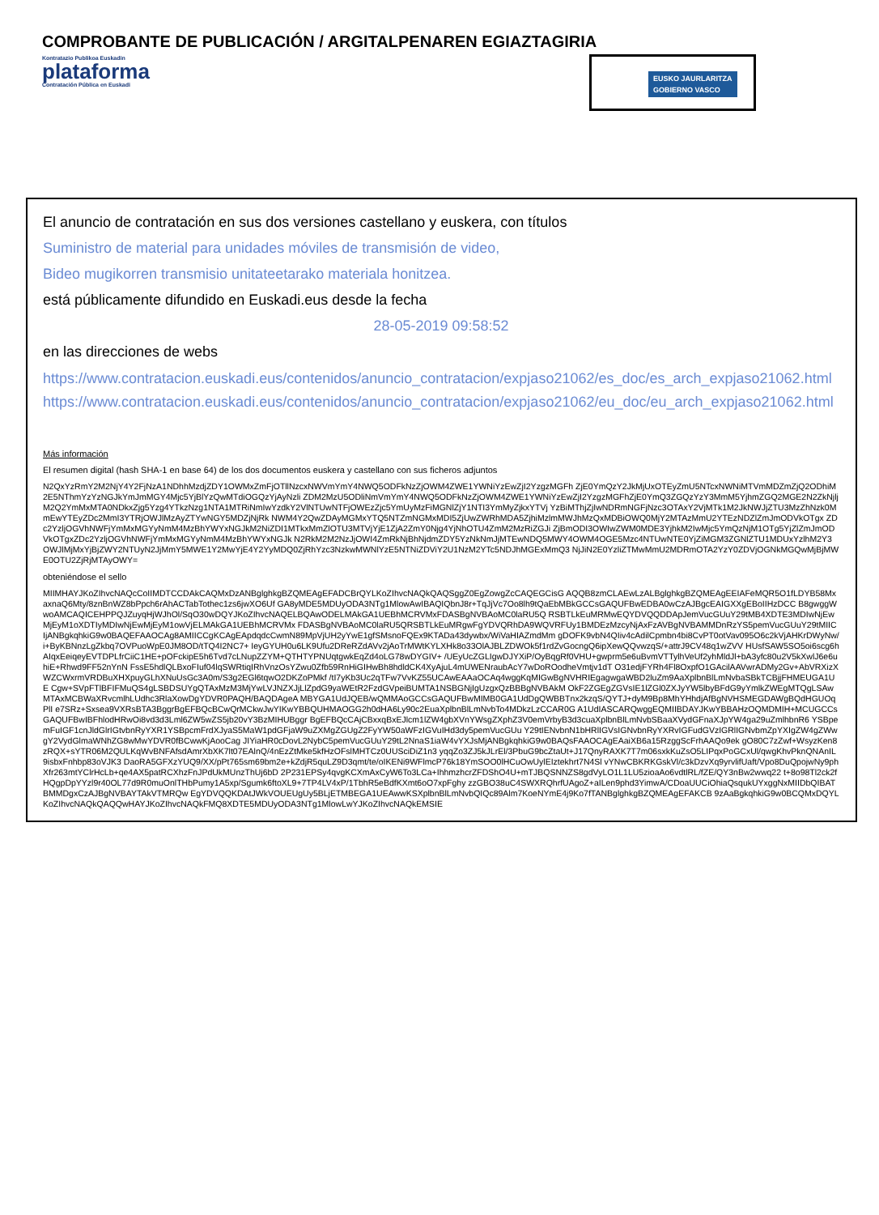Kontratazio Publikoa Euskadin
plataforma
Contratación Pública en Euskadi
EUSKO JAURLARITZA
GOBIERNO VASCO
COMPROBANTE DE PUBLICACIÓN / ARGITALPENAREN EGIAZTAGIRIA
El anuncio de contratación en sus dos versiones castellano y euskera, con títulos
Suministro de material para unidades móviles de transmisión de video,
Bideo mugikorren transmisio unitateetarako materiala honitzea.
está públicamente difundido en Euskadi.eus desde la fecha
28-05-2019 09:58:52
en las direcciones de webs
https://www.contratacion.euskadi.eus/contenidos/anuncio_contratacion/expjaso21062/es_doc/es_arch_expjaso21062.html
https://www.contratacion.euskadi.eus/contenidos/anuncio_contratacion/expjaso21062/eu_doc/eu_arch_expjaso21062.html
Más información
El resumen digital (hash SHA-1 en base 64) de los dos documentos euskera y castellano con sus ficheros adjuntos
N2QxYzRmY2M2NjY4Y2FjNzA1NDhhMzdjZDY1OWMxZmFjOTllNzcxNWVmYmY4NWQ5ODFkNzZjOWM4ZWE1YWNiYzEwZjI2YzgzMGFh ZjE0YmQzY2JkMjUxOTEyZmU5NTcxNWNiMTVmMDZmZjQ2ODhiM2E5NThmYzYzNGJkYmJmMGY4Mjc5YjBlYzQwMTdiOGQzYjAyNzli ZDM2MzU5ODliNmVmYmY4NWQ5ODFkNzZjOWM4ZWE1YWNiYzEwZjI2YzgzMGFhZjE0YmQ3ZGQzYzY3MmM5YjhmZGQ2MGE2N2ZkNjlj M2Q2YmMxMTA0NDkxZjg5Yzg4YTkzNzg1NTA1MTRiNmIwYzdkY2VlNTUwNTFjOWEzZjc5YmUyMzFiMGNlZjY1NTI3YmMyZjkxYTVj YzBiMThjZjIwNDRmNGFjNzc3OTAxY2VjMTk1M2JkNWJjZTU3MzZhNzk0MmEwYTEyZDc2MmI3YTRjOWJlMzAyZTYwNGY5MDZjNjRk NWM4Y2QwZDAyMGMxYTQ5NTZmNGMxMDI5ZjUwZWRhMDA5ZjhiMzlmMWJhMzQxMDBiOWQ0MjY2MTAzMmU2YTEzNDZlZmJmODVkOTgx ZDc2YzljOGVhNWFjYmMxMGYyNmM4MzBhYWYxNGJkM2NiZDI1MTkxMmZlOTU3MTVjYjE1ZjA2ZmY0Njg4YjNhOTU4ZmM2MzRiZGJi ZjBmODI3OWIwZWM0MDE3YjhkM2IwMjc5YmQzNjM1OTg5YjZlZmJmODVkOTgxZDc2YzljOGVhNWFjYmMxMGYyNmM4MzBhYWYxNGJk N2RkM2M2NzJjOWI4ZmRkNjBhNjdmZDY5YzNkNmJjMTEwNDQ5MWY4OWM4OGE5Mzc4NTUwNTE0YjZiMGM3ZGNlZTU1MDUxYzlhM2Y3 OWJlMjMxYjBjZWY2NTUyN2JjMmY5MWE1Y2MwYjE4Y2YyMDQ0ZjRhYzc3NzkwMWNlYzE5NTNiZDViY2U1NzM2YTc5NDJhMGExMmQ3 NjJiN2E0YzliZTMwMmU2MDRmOTA2YzY0ZDVjOGNkMGQwMjBjMWE0OTU2ZjRjMTAyOWY=
obteniéndose el sello
MIIMHAYJKoZIhvcNAQcCoIIMDTCCDAkCAQMxDzANBglghkgBZQMEAgEFADCBrQYLKoZIhvcNAQkQAQSggZ0EgZowgZcCAQEGCisG AQQB8zmCLAEwLzALBglghkgBZQMEAgEEIAFeMQR5O1fLDYB58MxaxnaQ6Mty/8znBnWZ8bPpch6rAhACTabTothec1zs6jwXO6Uf GA8yMDE5MDUyODA3NTg1MlowAwIBAQIQbnJ8r+TqJjVc7Oo8lh9tQaEbMBkGCCsGAQUFBwEDBA0wCzAJBgcEAIGXXgEBoIIHzDCC B8gwggWwoAMCAQICEHPPQJZuyqHjWJhOl/SqO30wDQYJKoZIhvcNAQELBQAwODELMAkGA1UEBhMCRVMxFDASBgNVBAoMC0laRU5Q RSBTLkEuMRMwEQYDVQQDDApJemVucGUuY29tMB4XDTE3MDIwNjEwMjEyM1oXDTIyMDIwNjEwMjEyM1owVjELMAkGA1UEBhMCRVMx FDASBgNVBAoMC0laRU5QRSBTLkEuMRgwFgYDVQRhDA9WQVRFUy1BMDEzMzcyNjAxFzAVBgNVBAMMDnRzYS5pemVucGUuY29tMIIC IjANBgkqhkiG9w0BAQEFAAOCAg8AMIICCgKCAgEApdqdcCwmN89MpVjUH2yYwE1gfSMsnoFQEx9KTADa43dywbx/WiVaHIAZmdMm gDOFK9vbN4QIiv4cAdilCpmbn4bi8CvPT0otVav095O6c2kVjAHKrDWyNw/i+ByKBNnzLgZkbq7OVPuoWpE0JM8OD/tTQ4I2NC7+ IeyGYUH0u6LK9Ufu2DReRZdAVv2jAoTrMWtKYLXHk8o33OlAJBLZDWOk5f1rdZvGocngQ6ipXewQQvwzqS/+attrJ9CV48q1wZVV HUsfSAW5SO5oi6scg6hAIqxEeiqeyEVTDPLfrCiiC1HE+pOFckipE5h6Tvd7cLNupZZYM+QTHTYPNUqtgwkEqZd4oLG78wDYGIV+ /UEyUcZGLIgwDJYXiP/OyBqgRf0VHU+gwprm5e6uBvmVTTylhVeUf2yhMldJl+bA3yfc80u2V5kXwlJ6e6uhiE+Rhwd9FF52nYnN FssE5hdlQLBxoFIuf04lqSWRtiqIRhVnzOsYZwu0Zfb59RnHiGIHwBh8hdldCK4XyAjuL4mUWENraubAcY7wDoROodheVmtjv1dT O31edjFYRh4Fl8OxpfO1GAcilAAVwrADMy2Gv+AbVRXizXWZCWxrmVRDBuXHXpuyGLhXNuUsGc3A0m/S3g2EGl6tqwO2DKZoPMkf /tI7yKb3Uc2qTFw7VvKZ55UCAwEAAaOCAq4wggKqMIGwBgNVHRIEgagwgaWBD2luZm9AaXplbnBlLmNvbaSBkTCBjjFHMEUGA1UE Cgw+SVpFTlBFIFMuQS4gLSBDSUYgQTAxMzM3MjYwLVJNZXJjLlZpdG9yaWEtR2FzdGVpeiBUMTA1NSBGNjIgUzgxQzBBBgNVBAkM OkF2ZGEgZGVsIE1lZGl0ZXJyYW5lbyBFdG9yYmlkZWEgMTQgLSAwMTAxMCBWaXRvcmlhLUdhc3RlaXowDgYDVR0PAQH/BAQDAgeA MBYGA1UdJQEB/wQMMAoGCCsGAQUFBwMIMB0GA1UdDgQWBBTnx2kzqS/QYTJ+dyM9Bp8MhYHhdjAfBgNVHSMEGDAWgBQdHGUOqPlI e7SRz+Sxsea9VXRsBTA3BggrBgEFBQcBCwQrMCkwJwYIKwYBBQUHMAOGG2h0dHA6Ly90c2EuaXplbnBlLmNvbTo4MDkzLzCCAR0G A1UdIASCARQwggEQMIIBDAYJKwYBBAHzOQMDMIH+MCUGCCsGAQUFBwIBFhlodHRwOi8vd3d3Lml6ZW5wZS5jb20vY3BzMIHUBggr BgEFBQcCAjCBxxqBxEJlcm1lZW4gbXVnYWsgZXphZ3V0emVrbyB3d3cuaXplbnBlLmNvbSBaaXVydGFnaXJpYW4ga29uZmlhbnR6 YSBpemFuIGF1cnJldGlrIGtvbnRyYXR1YSBpcmFrdXJyaS5MaW1pdGFjaW9uZXMgZGUgZ2FyYW50aWFzIGVuIHd3dy5pemVucGUu Y29tIENvbnN1bHRlIGVsIGNvbnRyYXRvIGFudGVzIGRlIGNvbmZpYXIgZW4gZWwgY2VydGlmaWNhZG8wMwYDVR0fBCwwKjAooCag JIYiaHR0cDovL2NybC5pemVucGUuY29tL2NnaS1iaW4vYXJsMjANBgkqhkiG9w0BAQsFAAOCAgEAaiXB6a15RzggScFrhAAQo9ek gO80C7zZwf+WsyzKen8zRQX+sYTR06M2QULKqWvBNFAfsdAmrXbXK7lt07EAlnQ/4nEzZtMke5kfHzOFslMHTCz0UUSciDiZ1n3 yqqZo3ZJ5kJLrEl/3PbuG9bcZtaUt+J17QnyRAXK7T7m06sxkKuZsO5LIPqxPoGCxUl/qwgKhvPknQNAnIL9isbxFnhbp83oVJK3 DaoRA5GFXzYUQ9/XX/pPt765sm69bm2e+kZdjR5quLZ9D3qmt/te/oIKENi9WFlmcP76k18YmSOO0lHCuOwUylEIztekhrt7N4Sl vYNwCBKRKGskVl/c3kDzvXq9yrvlifUaft/Vpo8DuQpojwNy9phXfr263mtYClrHcLb+qe4AX5patRCXhzFnJPdUkMUnzThUj6bD 2P231EPSy4qvgKCXmAxCyW6To3LCa+IhhmzhcrZFDShO4U+mTJBQSNNZS8gdVyLO1L1LU5zioaAo6vdtlRL/fZE/QY3nBw2wwq22 t+8o98Tl2ck2fHQgpDpYYzl9r40OL77d9R0muOnlTHbPumy1A5xp/Sgumk6ftoXL9+7TP4LV4xP/1TbhR5eBdfKXmt6oO7xpFghy zzGBO38uC4SWXRQhrfUAgoZ+aILen9phd3YimwA/CDoaUUCiOhiaQsqukUYxggNxMIIDbQIBATBMMDgxCzAJBgNVBAYTAkVTMRQw EgYDVQQKDAtJWkVOUEUgUy5BLjETMBEGA1UEAwwKSXplbnBlLmNvbQIQc89Alm7KoeNYmE4j9Ko7fTANBglghkgBZQMEAgEFAKCB 9zAaBgkqhkiG9w0BCQMxDQYLKoZIhvcNAQkQAQQwHAYJKoZIhvcNAQkFMQ8XDTE5MDUyODA3NTg1MlowLwYJKoZIhvcNAQkEMSIE